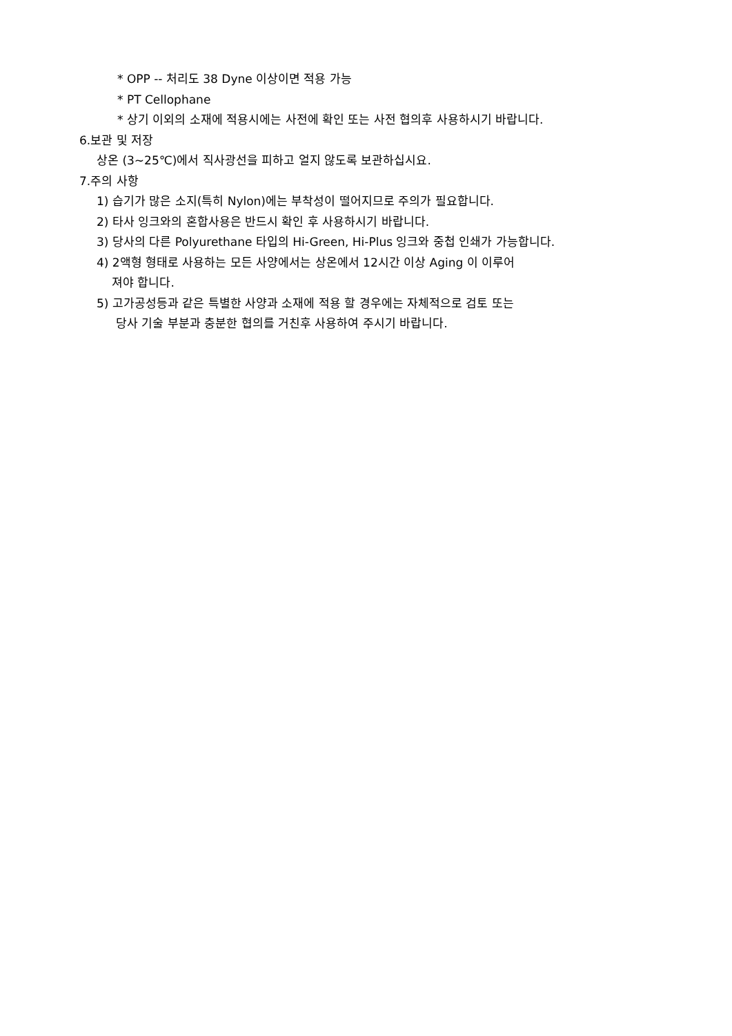* OPP -- 처리도 38 Dyne 이상이면 적용 가능
* PT Cellophane
* 상기 이외의 소재에 적용시에는 사전에 확인 또는 사전 협의후 사용하시기 바랍니다.
6.보관 및 저장
상온 (3~25℃)에서 직사광선을 피하고 얼지 않도록 보관하십시요.
7.주의 사항
1) 습기가 많은 소지(특히 Nylon)에는 부착성이 떨어지므로 주의가 필요합니다.
2) 타사 잉크와의 혼합사용은 반드시 확인 후 사용하시기 바랍니다.
3) 당사의 다른 Polyurethane 타입의 Hi-Green, Hi-Plus 잉크와 중첩 인쇄가 가능합니다.
4) 2액형 형태로 사용하는 모든 사양에서는 상온에서 12시간 이상 Aging 이 이루어
져야 합니다.
5) 고가공성등과 같은 특별한 사양과 소재에 적용 할 경우에는 자체적으로 검토 또는
당사 기술 부분과 충분한 협의를 거친후 사용하여 주시기 바랍니다.